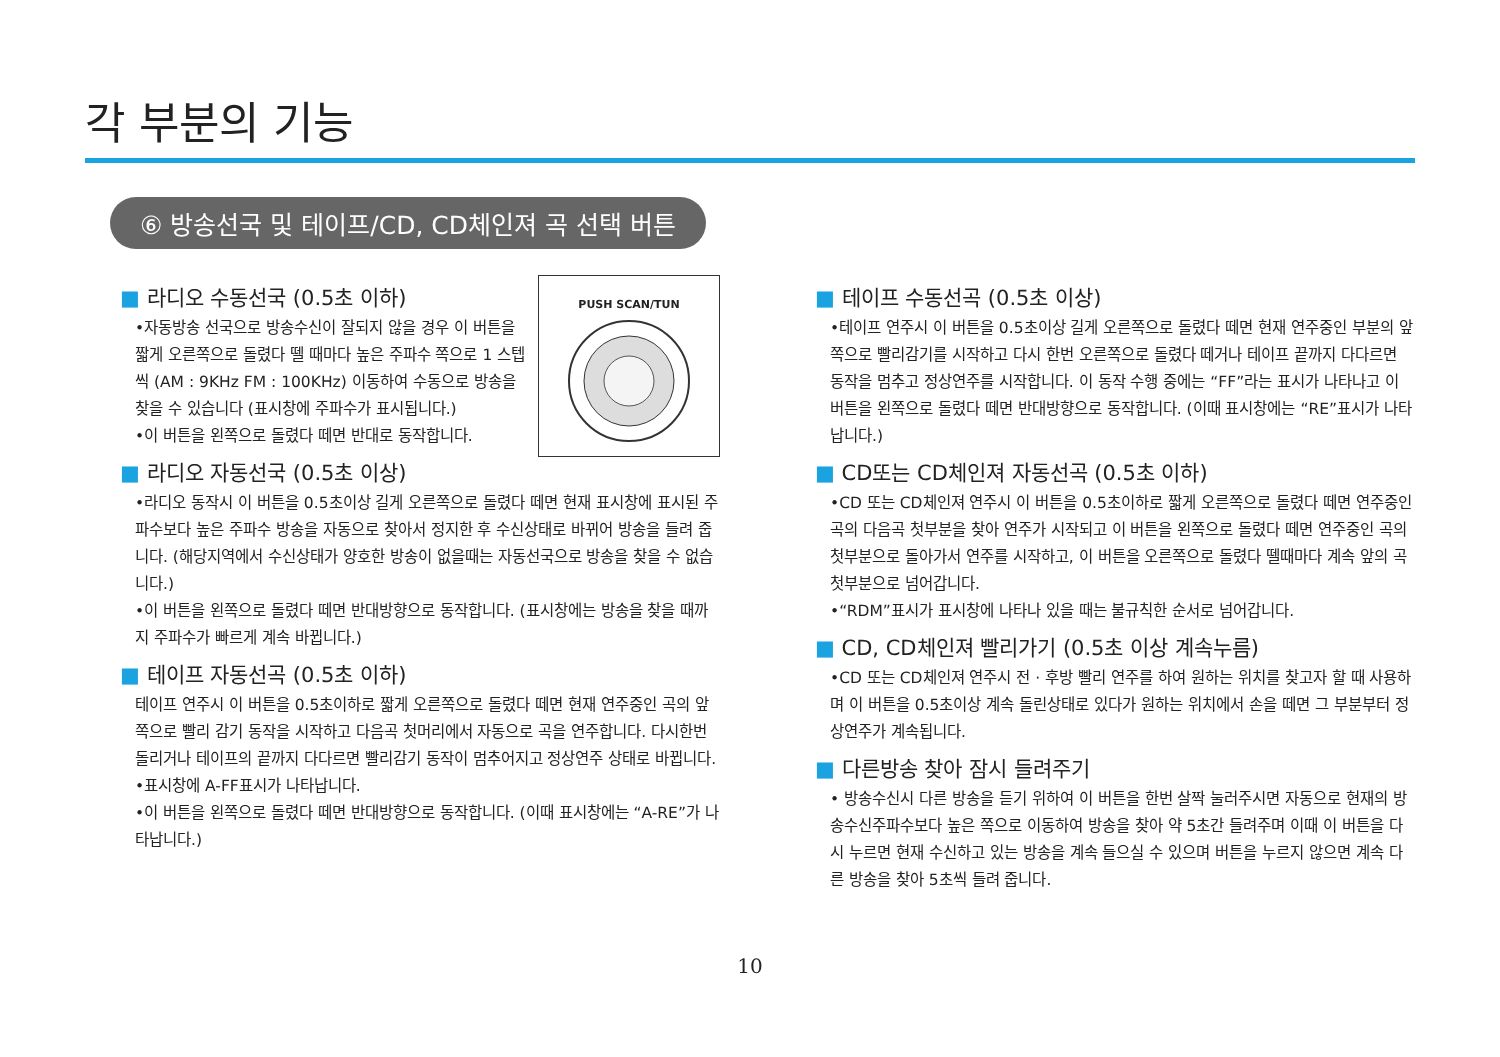각 부분의 기능
⑥ 방송선국 및 테이프/CD, CD체인져 곡 선택 버튼
PUSH SCAN/TUN
■ 라디오 수동선국 (0.5초 이하)
•자동방송 선국으로 방송수신이 잘되지 않을 경우 이 버튼을 짧게 오른쪽으로 돌렸다 뗄 때마다 높은 주파수 쪽으로 1 스텝씩 (AM : 9KHz FM : 100KHz) 이동하여 수동으로 방송을 찾을 수 있습니다 (표시창에 주파수가 표시됩니다.)
•이 버튼을 왼쪽으로 돌렸다 떼면 반대로 동작합니다.
■ 라디오 자동선국 (0.5초 이상)
•라디오 동작시 이 버튼을 0.5초이상 길게 오른쪽으로 돌렸다 떼면 현재 표시창에 표시된 주파수보다 높은 주파수 방송을 자동으로 찾아서 정지한 후 수신상태로 바뀌어 방송을 들려 줍니다. (해당지역에서 수신상태가 양호한 방송이 없을때는 자동선국으로 방송을 찾을 수 없습니다.)
•이 버튼을 왼쪽으로 돌렸다 떼면 반대방향으로 동작합니다. (표시창에는 방송을 찾을 때까지 주파수가 빠르게 계속 바뀝니다.)
■ 테이프 자동선곡 (0.5초 이하)
테이프 연주시 이 버튼을 0.5초이하로 짧게 오른쪽으로 돌렸다 떼면 현재 연주중인 곡의 앞쪽으로 빨리 감기 동작을 시작하고 다음곡 첫머리에서 자동으로 곡을 연주합니다. 다시한번 돌리거나 테이프의 끝까지 다다르면 빨리감기 동작이 멈추어지고 정상연주 상태로 바뀝니다.
•표시창에 A-FF표시가 나타납니다.
•이 버튼을 왼쪽으로 돌렸다 떼면 반대방향으로 동작합니다. (이때 표시창에는 “A-RE”가 나타납니다.)
■ 테이프 수동선곡 (0.5초 이상)
•테이프 연주시 이 버튼을 0.5초이상 길게 오른쪽으로 돌렸다 떼면 현재 연주중인 부분의 앞쪽으로 빨리감기를 시작하고 다시 한번 오른쪽으로 돌렸다 떼거나 테이프 끝까지 다다르면 동작을 멈추고 정상연주를 시작합니다. 이 동작 수행 중에는 “FF”라는 표시가 나타나고 이 버튼을 왼쪽으로 돌렸다 떼면 반대방향으로 동작합니다. (이때 표시창에는 “RE”표시가 나타납니다.)
■ CD또는 CD체인져 자동선곡 (0.5초 이하)
•CD 또는 CD체인져 연주시 이 버튼을 0.5초이하로 짧게 오른쪽으로 돌렸다 떼면 연주중인 곡의 다음곡 첫부분을 찾아 연주가 시작되고 이 버튼을 왼쪽으로 돌렸다 떼면 연주중인 곡의 첫부분으로 돌아가서 연주를 시작하고, 이 버튼을 오른쪽으로 돌렸다 뗄때마다 계속 앞의 곡 첫부분으로 넘어갑니다.
•“RDM”표시가 표시창에 나타나 있을 때는 불규칙한 순서로 넘어갑니다.
■ CD, CD체인져 빨리가기 (0.5초 이상 계속누름)
•CD 또는 CD체인져 연주시 전 · 후방 빨리 연주를 하여 원하는 위치를 찾고자 할 때 사용하며 이 버튼을 0.5초이상 계속 돌린상태로 있다가 원하는 위치에서 손을 떼면 그 부분부터 정상연주가 계속됩니다.
■ 다른방송 찾아 잠시 들려주기
• 방송수신시 다른 방송을 듣기 위하여 이 버튼을 한번 살짝 눌러주시면 자동으로 현재의 방송수신주파수보다 높은 쪽으로 이동하여 방송을 찾아 약 5초간 들려주며 이때 이 버튼을 다시 누르면 현재 수신하고 있는 방송을 계속 들으실 수 있으며 버튼을 누르지 않으면 계속 다른 방송을 찾아 5초씩 들려 줍니다.
10